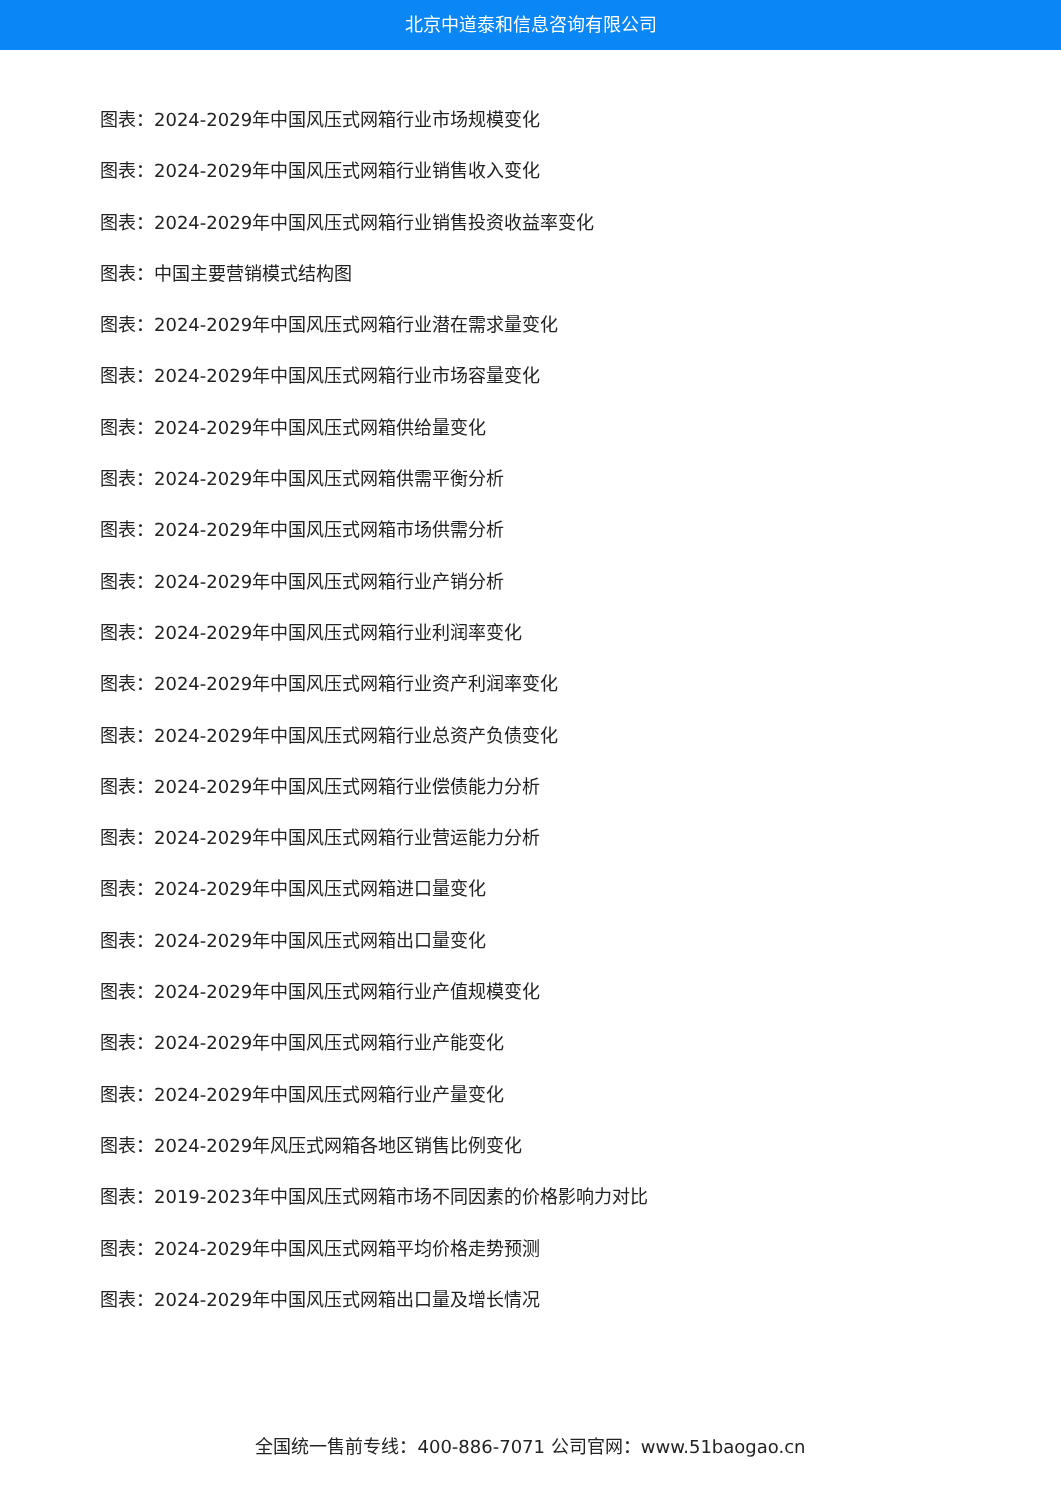北京中道泰和信息咨询有限公司
图表：2024-2029年中国风压式网箱行业市场规模变化
图表：2024-2029年中国风压式网箱行业销售收入变化
图表：2024-2029年中国风压式网箱行业销售投资收益率变化
图表：中国主要营销模式结构图
图表：2024-2029年中国风压式网箱行业潜在需求量变化
图表：2024-2029年中国风压式网箱行业市场容量变化
图表：2024-2029年中国风压式网箱供给量变化
图表：2024-2029年中国风压式网箱供需平衡分析
图表：2024-2029年中国风压式网箱市场供需分析
图表：2024-2029年中国风压式网箱行业产销分析
图表：2024-2029年中国风压式网箱行业利润率变化
图表：2024-2029年中国风压式网箱行业资产利润率变化
图表：2024-2029年中国风压式网箱行业总资产负债变化
图表：2024-2029年中国风压式网箱行业偿债能力分析
图表：2024-2029年中国风压式网箱行业营运能力分析
图表：2024-2029年中国风压式网箱进口量变化
图表：2024-2029年中国风压式网箱出口量变化
图表：2024-2029年中国风压式网箱行业产值规模变化
图表：2024-2029年中国风压式网箱行业产能变化
图表：2024-2029年中国风压式网箱行业产量变化
图表：2024-2029年风压式网箱各地区销售比例变化
图表：2019-2023年中国风压式网箱市场不同因素的价格影响力对比
图表：2024-2029年中国风压式网箱平均价格走势预测
图表：2024-2029年中国风压式网箱出口量及增长情况
全国统一售前专线：400-886-7071 公司官网：www.51baogao.cn